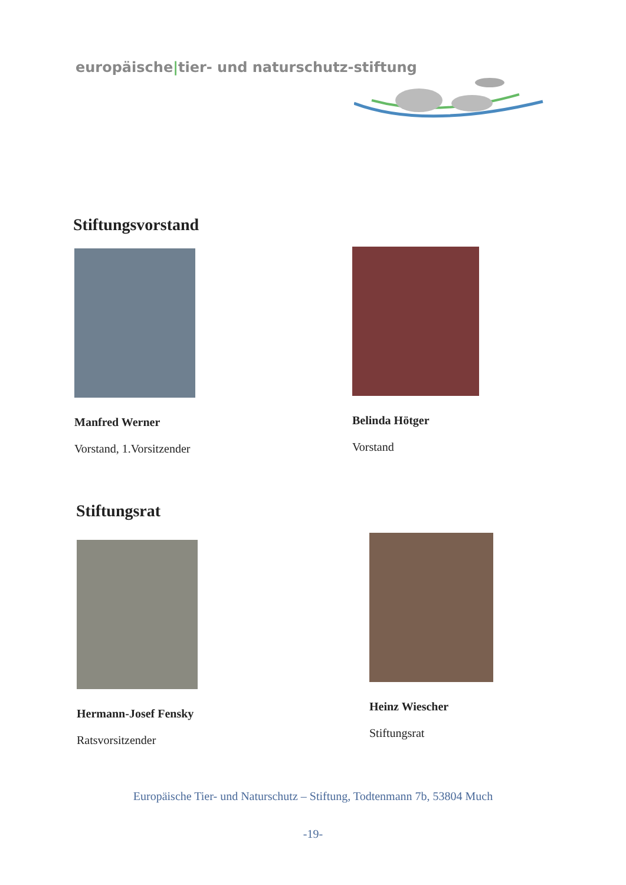europäische|tier- und naturschutz-stiftung
Stiftungsvorstand
Manfred Werner
Vorstand, 1.Vorsitzender
Belinda Hötger
Vorstand
Stiftungsrat
Hermann-Josef Fensky
Ratsvorsitzender
Heinz Wiescher
Stiftungsrat
Europäische Tier- und Naturschutz – Stiftung, Todtenmann 7b, 53804 Much
-19-